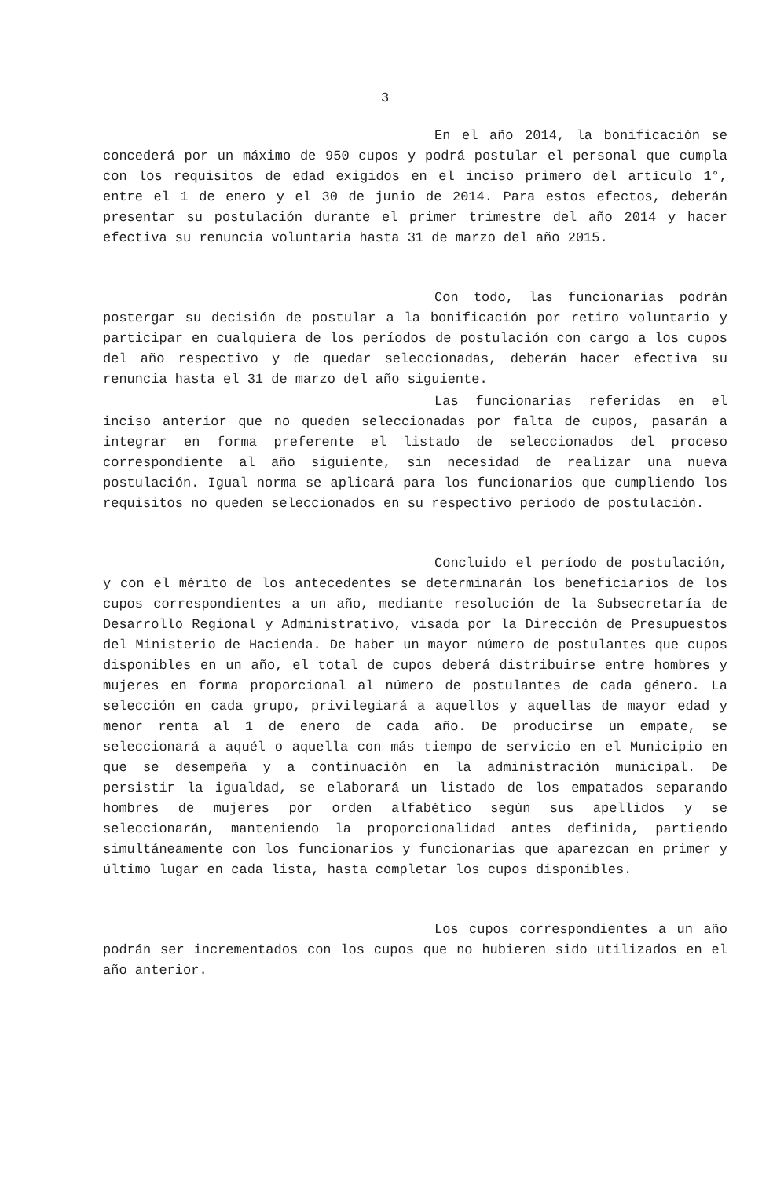3
En el año 2014, la bonificación se concederá por un máximo de 950 cupos y podrá postular el personal que cumpla con los requisitos de edad exigidos en el inciso primero del artículo 1°, entre el 1 de enero y el 30 de junio de 2014. Para estos efectos, deberán presentar su postulación durante el primer trimestre del año 2014 y hacer efectiva su renuncia voluntaria hasta 31 de marzo del año 2015.
Con todo, las funcionarias podrán postergar su decisión de postular a la bonificación por retiro voluntario y participar en cualquiera de los períodos de postulación con cargo a los cupos del año respectivo y de quedar seleccionadas, deberán hacer efectiva su renuncia hasta el 31 de marzo del año siguiente.
Las funcionarias referidas en el inciso anterior que no queden seleccionadas por falta de cupos, pasarán a integrar en forma preferente el listado de seleccionados del proceso correspondiente al año siguiente, sin necesidad de realizar una nueva postulación. Igual norma se aplicará para los funcionarios que cumpliendo los requisitos no queden seleccionados en su respectivo período de postulación.
Concluido el período de postulación, y con el mérito de los antecedentes se determinarán los beneficiarios de los cupos correspondientes a un año, mediante resolución de la Subsecretaría de Desarrollo Regional y Administrativo, visada por la Dirección de Presupuestos del Ministerio de Hacienda. De haber un mayor número de postulantes que cupos disponibles en un año, el total de cupos deberá distribuirse entre hombres y mujeres en forma proporcional al número de postulantes de cada género. La selección en cada grupo, privilegiará a aquellos y aquellas de mayor edad y menor renta al 1 de enero de cada año. De producirse un empate, se seleccionará a aquél o aquella con más tiempo de servicio en el Municipio en que se desempeña y a continuación en la administración municipal. De persistir la igualdad, se elaborará un listado de los empatados separando hombres de mujeres por orden alfabético según sus apellidos y se seleccionarán, manteniendo la proporcionalidad antes definida, partiendo simultáneamente con los funcionarios y funcionarias que aparezcan en primer y último lugar en cada lista, hasta completar los cupos disponibles.
Los cupos correspondientes a un año podrán ser incrementados con los cupos que no hubieren sido utilizados en el año anterior.